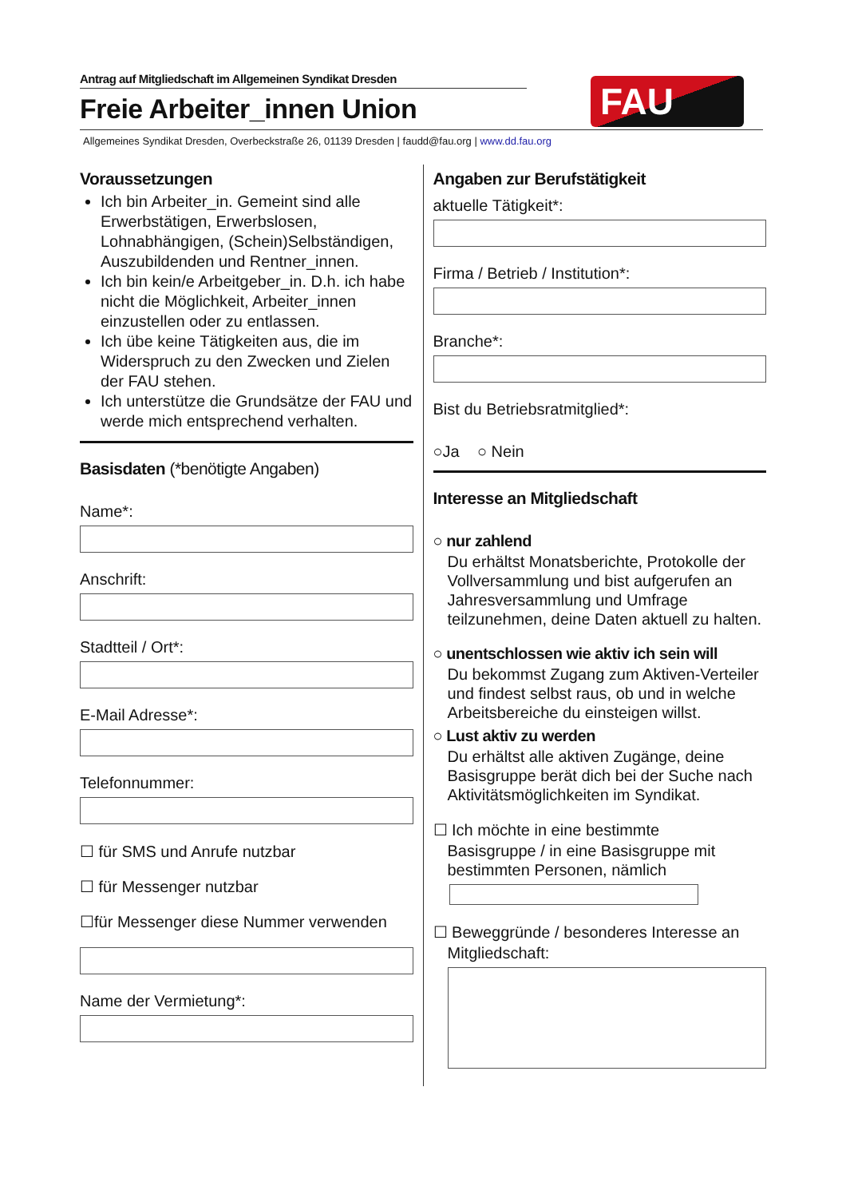Antrag auf Mitgliedschaft im Allgemeinen Syndikat Dresden
Freie Arbeiter_innen Union
FAU
Allgemeines Syndikat Dresden, Overbeckstraße 26, 01139 Dresden | faudd@fau.org | www.dd.fau.org
Voraussetzungen
Ich bin Arbeiter_in. Gemeint sind alle Erwerbstätigen, Erwerbslosen, Lohnabhängigen, (Schein)Selbständigen, Auszubildenden und Rentner_innen.
Ich bin kein/e Arbeitgeber_in. D.h. ich habe nicht die Möglichkeit, Arbeiter_innen einzustellen oder zu entlassen.
Ich übe keine Tätigkeiten aus, die im Widerspruch zu den Zwecken und Zielen der FAU stehen.
Ich unterstütze die Grundsätze der FAU und werde mich entsprechend verhalten.
Basisdaten (*benötigte Angaben)
Name*:
Anschrift:
Stadtteil / Ort*:
E-Mail Adresse*:
Telefonnummer:
☐ für SMS und Anrufe nutzbar
☐ für Messenger nutzbar
☐für Messenger diese Nummer verwenden
Name der Vermietung*:
Angaben zur Berufstätigkeit
aktuelle Tätigkeit*:
Firma / Betrieb / Institution*:
Branche*:
Bist du Betriebsratmitglied*:
○Ja ○ Nein
Interesse an Mitgliedschaft
○ nur zahlend
Du erhältst Monatsberichte, Protokolle der Vollversammlung und bist aufgerufen an Jahresversammlung und Umfrage teilzunehmen, deine Daten aktuell zu halten.
○ unentschlossen wie aktiv ich sein will
Du bekommst Zugang zum Aktiven-Verteiler und findest selbst raus, ob und in welche Arbeitsbereiche du einsteigen willst.
○ Lust aktiv zu werden
Du erhältst alle aktiven Zugänge, deine Basisgruppe berät dich bei der Suche nach Aktivitätsmöglichkeiten im Syndikat.
☐ Ich möchte in eine bestimmte
Basisgruppe / in eine Basisgruppe mit bestimmten Personen, nämlich
☐ Beweggründe / besonderes Interesse an
Mitgliedschaft: